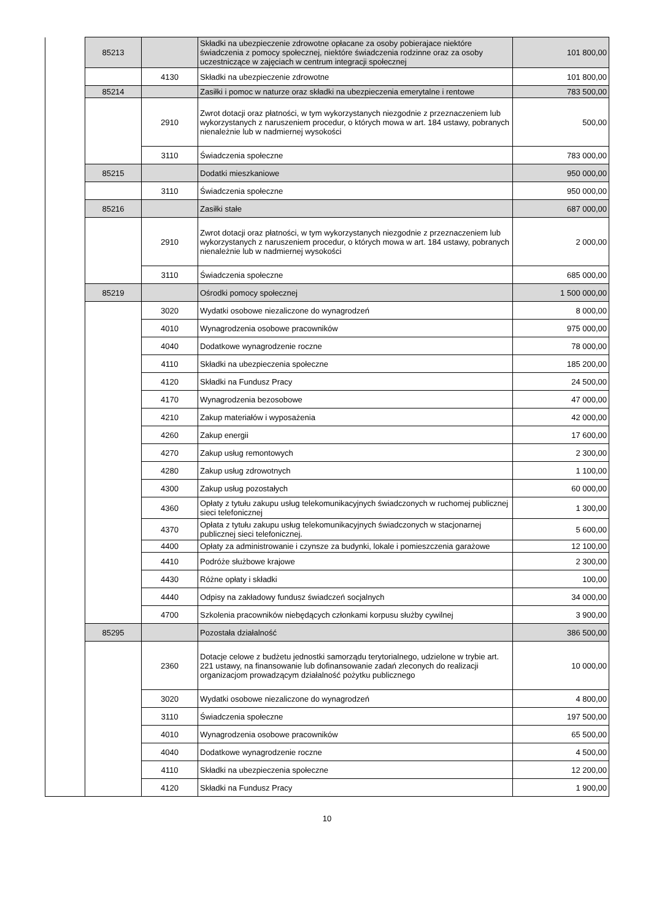| | 85213 | | Składki na ubezpieczenie zdrowotne opłacane za osoby pobierajace niektóre świadczenia z pomocy społecznej, niektóre świadczenia rodzinne oraz za osoby uczestniczące w zajęciach w centrum integracji społecznej | 101 800,00 |
| | | 4130 | Składki na ubezpieczenie zdrowotne | 101 800,00 |
| | 85214 | | Zasiłki i pomoc w naturze oraz składki na ubezpieczenia emerytalne i rentowe | 783 500,00 |
| | | 2910 | Zwrot dotacji oraz płatności, w tym wykorzystanych niezgodnie z przeznaczeniem lub wykorzystanych z naruszeniem procedur, o których mowa w art. 184 ustawy, pobranych nienależnie lub w nadmiernej wysokości | 500,00 |
| | | 3110 | Świadczenia społeczne | 783 000,00 |
| | 85215 | | Dodatki mieszkaniowe | 950 000,00 |
| | | 3110 | Świadczenia społeczne | 950 000,00 |
| | 85216 | | Zasiłki stałe | 687 000,00 |
| | | 2910 | Zwrot dotacji oraz płatności, w tym wykorzystanych niezgodnie z przeznaczeniem lub wykorzystanych z naruszeniem procedur, o których mowa w art. 184 ustawy, pobranych nienależnie lub w nadmiernej wysokości | 2 000,00 |
| | | 3110 | Świadczenia społeczne | 685 000,00 |
| | 85219 | | Ośrodki pomocy społecznej | 1 500 000,00 |
| | | 3020 | Wydatki osobowe niezaliczone do wynagrodzeń | 8 000,00 |
| | | 4010 | Wynagrodzenia osobowe pracowników | 975 000,00 |
| | | 4040 | Dodatkowe wynagrodzenie roczne | 78 000,00 |
| | | 4110 | Składki na ubezpieczenia społeczne | 185 200,00 |
| | | 4120 | Składki na Fundusz Pracy | 24 500,00 |
| | | 4170 | Wynagrodzenia bezosobowe | 47 000,00 |
| | | 4210 | Zakup materiałów i wyposażenia | 42 000,00 |
| | | 4260 | Zakup energii | 17 600,00 |
| | | 4270 | Zakup usług remontowych | 2 300,00 |
| | | 4280 | Zakup usług zdrowotnych | 1 100,00 |
| | | 4300 | Zakup usług pozostałych | 60 000,00 |
| | | 4360 | Opłaty z tytułu zakupu usług telekomunikacyjnych świadczonych w ruchomej publicznej sieci telefonicznej | 1 300,00 |
| | | 4370 | Opłata z tytułu zakupu usług telekomunikacyjnych świadczonych w stacjonarnej publicznej sieci telefonicznej. | 5 600,00 |
| | | 4400 | Opłaty za administrowanie i czynsze za budynki, lokale i pomieszczenia garażowe | 12 100,00 |
| | | 4410 | Podróże służbowe krajowe | 2 300,00 |
| | | 4430 | Różne opłaty i składki | 100,00 |
| | | 4440 | Odpisy na zakładowy fundusz świadczeń socjalnych | 34 000,00 |
| | | 4700 | Szkolenia pracowników niebędących członkami korpusu służby cywilnej | 3 900,00 |
| | 85295 | | Pozostała działalność | 386 500,00 |
| | | 2360 | Dotacje celowe z budżetu jednostki samorządu terytorialnego, udzielone w trybie art. 221 ustawy, na finansowanie lub dofinansowanie zadań zleconych do realizacji organizacjom prowadzącym działalność pożytku publicznego | 10 000,00 |
| | | 3020 | Wydatki osobowe niezaliczone do wynagrodzeń | 4 800,00 |
| | | 3110 | Świadczenia społeczne | 197 500,00 |
| | | 4010 | Wynagrodzenia osobowe pracowników | 65 500,00 |
| | | 4040 | Dodatkowe wynagrodzenie roczne | 4 500,00 |
| | | 4110 | Składki na ubezpieczenia społeczne | 12 200,00 |
| | | 4120 | Składki na Fundusz Pracy | 1 900,00 |
10